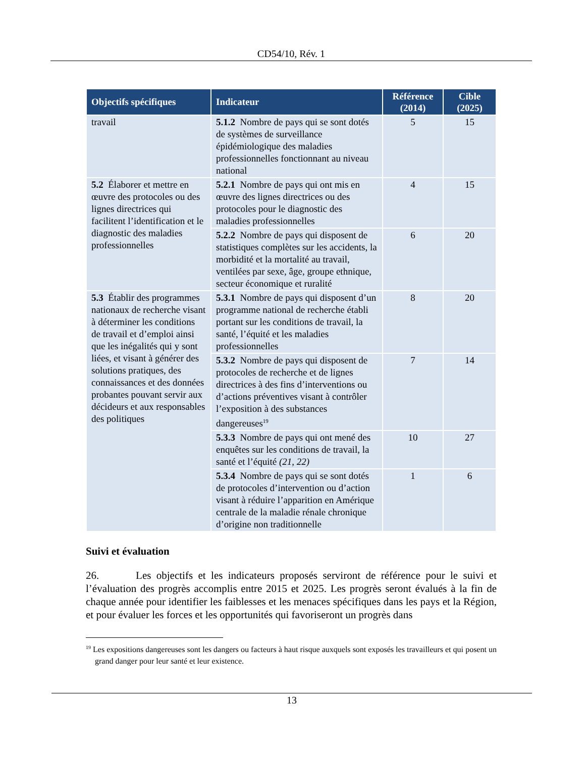CD54/10, Rév. 1
| Objectifs spécifiques | Indicateur | Référence (2014) | Cible (2025) |
| --- | --- | --- | --- |
| travail | 5.1.2 Nombre de pays qui se sont dotés de systèmes de surveillance épidémiologique des maladies professionnelles fonctionnant au niveau national | 5 | 15 |
| 5.2 Élaborer et mettre en œuvre des protocoles ou des lignes directrices qui facilitent l’identification et le diagnostic des maladies professionnelles | 5.2.1 Nombre de pays qui ont mis en œuvre des lignes directrices ou des protocoles pour le diagnostic des maladies professionnelles | 4 | 15 |
| | 5.2.2 Nombre de pays qui disposent de statistiques complètes sur les accidents, la morbidité et la mortalité au travail, ventilées par sexe, âge, groupe ethnique, secteur économique et ruralité | 6 | 20 |
| 5.3 Établir des programmes nationaux de recherche visant à déterminer les conditions de travail et d’emploi ainsi que les inégalités qui y sont liées, et visant à générer des solutions pratiques, des connaissances et des données probantes pouvant servir aux décideurs et aux responsables des politiques | 5.3.1 Nombre de pays qui disposent d’un programme national de recherche établi portant sur les conditions de travail, la santé, l’équité et les maladies professionnelles | 8 | 20 |
| | 5.3.2 Nombre de pays qui disposent de protocoles de recherche et de lignes directrices à des fins d’interventions ou d’actions préventives visant à contrôler l’exposition à des substances dangereuses<sup>19</sup> | 7 | 14 |
| | 5.3.3 Nombre de pays qui ont mené des enquêtes sur les conditions de travail, la santé et l’équité (21, 22) | 10 | 27 |
| | 5.3.4 Nombre de pays qui se sont dotés de protocoles d’intervention ou d’action visant à réduire l’apparition en Amérique centrale de la maladie rénale chronique d’origine non traditionnelle | 1 | 6 |
Suivi et évaluation
26. Les objectifs et les indicateurs proposés serviront de référence pour le suivi et l’évaluation des progrès accomplis entre 2015 et 2025. Les progrès seront évalués à la fin de chaque année pour identifier les faiblesses et les menaces spécifiques dans les pays et la Région, et pour évaluer les forces et les opportunités qui favoriseront un progrès dans
<sup>19</sup> Les expositions dangereuses sont les dangers ou facteurs à haut risque auxquels sont exposés les travailleurs et qui posent un grand danger pour leur santé et leur existence.
13